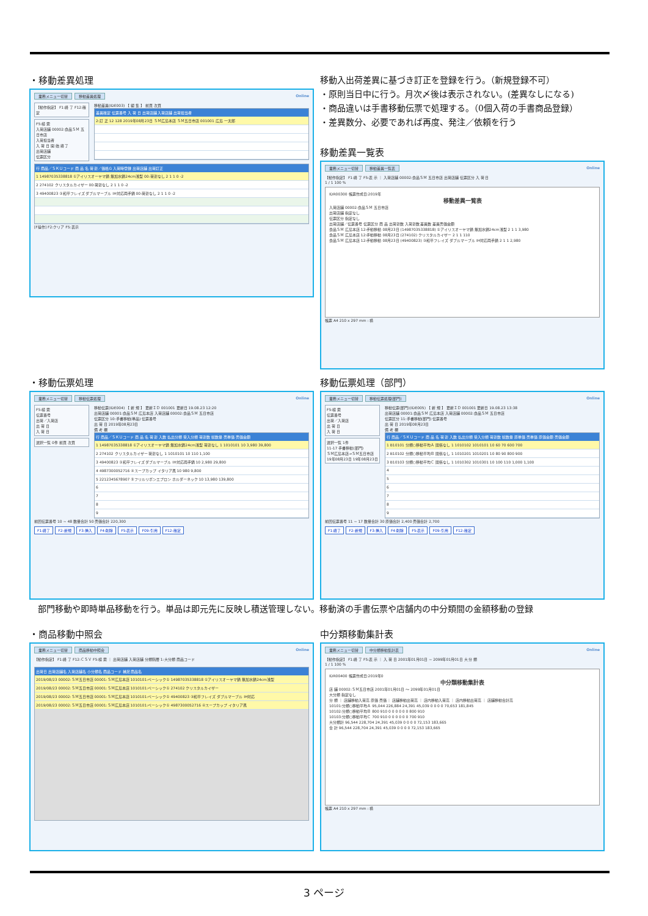・移動差異処理
業務メニュー切替 移動差異処理 Online
【動作指定】 F1:終 了 F12:確 定
F5:検 索
入荷店舗 00002:食品ＳＭ 五日市店
入荷担当者
入 荷 日 開 始 終 了
出荷店舗
伝票区分
移動差異(IDE003) 【 編 集 】 前頁 次頁
差異確定 伝票番号 入 荷 日 出荷店舗 入荷店舗 出荷担当者
2:訂 正 12 128 2019年08月23日 ＳＭ広島本店 ＳＭ五日市店 001001 広島 一太郎
行 商品／ＳＫＵコード 商 品 名 荷 姿／価格G 入荷時登録 出荷店舗 出荷訂正
1 14987035338818 ①アイリスオーヤマ鍋 無加水鍋24cm浅型 00:荷姿なし 2 1 1 0 -2
2 274102 クリスタルカイザー 00:荷姿なし 2 1 1 0 -2
3 49400823 ③和平フレイズ ダブルマーブル IH対応両手鍋 00:荷姿なし 2 1 1 0 -2
[F操作] F2:クリア F5:表示
移動入出荷差異に基づき訂正を登録を行う。（新規登録不可）
・原則当日中に行う。月次〆後は表示されない。(差異なしになる)
・商品違いは手書移動伝票で処理する。（0個入荷の手書商品登録）
・差異数分、必要であれば再度、発注／依頼を行う
移動差異一覧表
業務メニュー切替 移動差異一覧表 Online
【動作指定】 F1:終 了 F5:表 示 ｜ 入荷店舗 00002:食品ＳＭ 五日市店 出荷店舗 伝票区分 入 荷 日
1 / 1 100 %
IDR00300 帳票作成日:2019年
移動差異一覧表
入荷店舗 00002:食品ＳＭ 五日市店
出荷店舗 指定なし
伝票区分 指定なし
出荷店舗／伝票番号 伝票区分 商 品 出荷姿数 入荷姿数 差異数 差異売価金額
食品ＳＭ 広島本店 12:手動移動 08月23日 (14987035338818) ①アイリスオーヤマ鍋 無加水鍋24cm浅型 2 1 1 3,980
食品ＳＭ 広島本店 12:手動移動 08月23日 (274102) クリスタルカイザー 2 1 1 110
食品ＳＭ 広島本店 12:手動移動 08月23日 (49400823) ③和平フレイズ ダブルマーブル IH対応両手鍋 2 1 1 2,980
帳票 A4 210 x 297 mm : 横
・移動伝票処理
業務メニュー切替 移動伝票処理 Online
F5:検 索
伝票番号
出荷／入荷店
出 荷 日
入 荷 日
選択一覧 0件 前頁 次頁
移動伝票(IDE004) 【 新 規 】 更新ＩＤ 001001 更新日 19.08.23 12:20
出荷店舗 00001:食品ＳＭ 広島本店 入荷店舗 00002:食品ＳＭ 五日市店
伝票区分 10:手書移動(単品) 伝票番号
出 荷 日 2019年08月23日
備 考 欄
行 商品／ＳＫＵコード 商 品 名 荷 姿 入数 払出分類 受入分類 荷姿数 総数量 売単価 売価金額
1 14987035338818 ①アイリスオーヤマ鍋 無加水鍋24cm浅型 荷姿なし 1 1010101 10 3,980 39,800
2 274102 クリスタルカイザー 荷姿なし 1 1010101 10 110 1,100
3 49400823 ③和平フレイズ ダブルマーブル IH対応両手鍋 10 2,980 29,800
4 4987300052716 ④スープカップ イタリア風 10 980 9,800
5 2212345678907 ⑤フリルリボンエプロン ホルダーネック 10 13,980 139,800
6
7
8
9
前回伝票番号 10 ~ 48 数量合計 50 売価合計 220,300
F1:終了 F2:新規 F3:挿入 F4:削除 F5:表示 F09:引用 F12:確定
移動伝票処理（部門）
業務メニュー切替 移動伝票処理(部門) Online
F5:検 索
伝票番号
出荷／入荷店
出 荷 日
入 荷 日
選択一覧 1件
11-17 手書移動(部門)
ＳＭ広島本店→ＳＭ五日市店
19年08月23日 19年08月23日
移動伝票(部門)(IDE005) 【 新 規 】 更新ＩＤ 001001 更新日 19.08.23 13:38
出荷店舗 00001:食品ＳＭ 広島本店 入荷店舗 00002:食品ＳＭ 五日市店
伝票区分 11:手書移動(部門) 伝票番号
出 荷 日 2019年08月23日
備 考 欄
行 商品／ＳＫＵコード 商 品 名 荷 姿 入数 払出分類 受入分類 荷姿数 総数量 原単価 売単価 原価金額 売価金額
1 B10101 分類○移動平均Ａ 関係なし 1 1010102 1010101 10 60 70 600 700
2 B10102 分類○移動平均Ｂ 関係なし 1 1010201 1010201 10 80 90 800 900
3 B10103 分類○移動平均Ｃ 関係なし 1 1010302 1010301 10 100 110 1,000 1,100
4
5
6
7
8
9
前回伝票番号 11 ~ 17 数量合計 30 原価合計 2,400 売価合計 2,700
F1:終了 F2:新規 F3:挿入 F4:削除 F5:表示 F09:引用 F12:確定
部門移動や即時単品移動を行う。単品は即元先に反映し積送管理しない。移動済の手書伝票や店舗内の中分類間の金額移動の登録
・商品移動中照会
業務メニュー切替 商品移動中照会 Online
【動作指定】 F1:終 了 F12:ＣＳＶ F5:検 索 ｜ 出荷店舗 入荷店舗 分類階層 1:大分類 商品コード
出荷日 出荷店舗名 入荷店舗名 小分類名 商品コード 補足 商品名
2019/08/23 00002:ＳＭ五日市店 00001:ＳＭ広島本店 1010101:ベーシック① 14987035338818 ①アイリスオーヤマ鍋 無加水鍋24cm浅型
2019/08/23 00002:ＳＭ五日市店 00001:ＳＭ広島本店 1010101:ベーシック① 274102 クリスタルカイザー
2019/08/23 00002:ＳＭ五日市店 00001:ＳＭ広島本店 1010101:ベーシック① 49400823 ③和平フレイズ ダブルマーブル IH対応
2019/08/23 00002:ＳＭ五日市店 00001:ＳＭ広島本店 1010101:ベーシック① 4987300052716 ④スープカップ イタリア風
中分類移動集計表
業務メニュー切替 中分類移動集計表 Online
【動作指定】 F1:終 了 F5:表 示 ｜ 入 荷 日 2001年01月01日 ~ 2099年01月01日 大 分 類
1 / 1 100 %
IDR00400 帳票作成日:2019年0
中分類移動集計表
店 舗 00002:ＳＭ五日市店 2001年01月01日 ～ 2099年01月01日
大分類 指定なし
分 類 ｜ 店舗移動入荷高 原価 売価 ｜ 店舗移動出荷高 ｜ 店内移動入荷高 ｜ 店内移動出荷高 ｜ 店舗移動合計高
10101:分類○移動平均Ａ 95,044 226,884 24,391 45,039 0 0 0 0 70,653 181,845
10102:分類○移動平均Ｂ 800 910 0 0 0 0 0 0 800 910
10103:分類○移動平均Ｃ 700 910 0 0 0 0 0 0 700 910
大分類計 96,544 228,704 24,391 45,039 0 0 0 0 72,153 183,665
合 計 96,544 228,704 24,391 45,039 0 0 0 0 72,153 183,665
帳票 A4 210 x 297 mm : 横
3 ページ